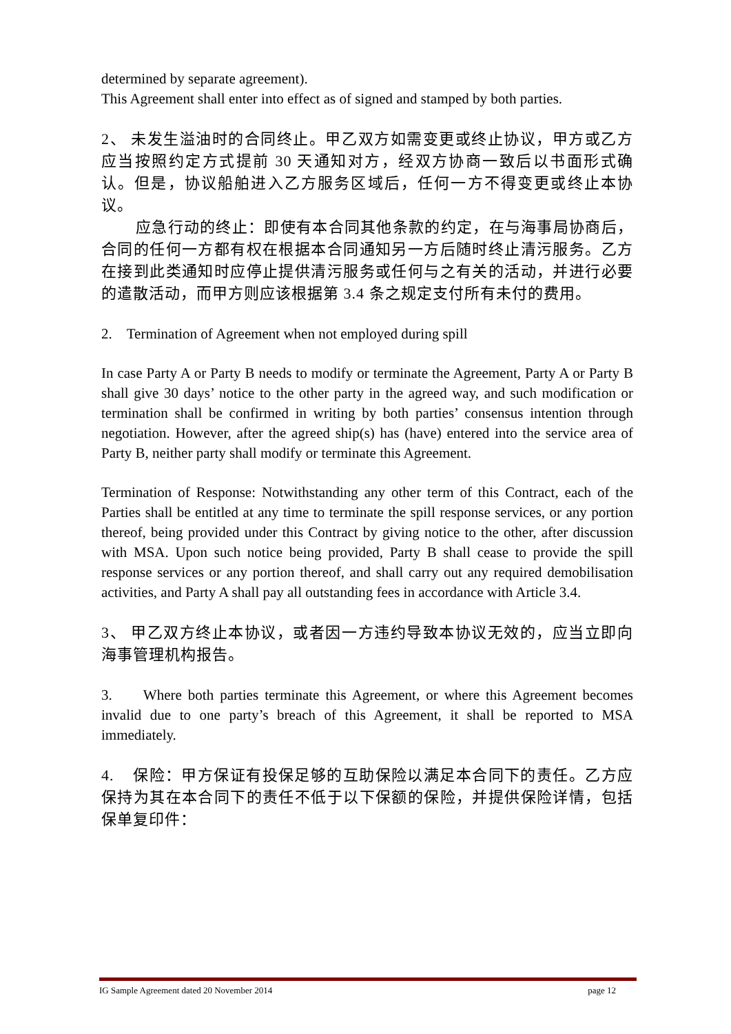determined by separate agreement).
This Agreement shall enter into effect as of signed and stamped by both parties.
2、 未发生溢油时的合同终止。甲乙双方如需变更或终止协议，甲方或乙方应当按照约定方式提前 30 天通知对方，经双方协商一致后以书面形式确认。但是，协议船舶进入乙方服务区域后，任何一方不得变更或终止本协议。
应急行动的终止：即使有本合同其他条款的约定，在与海事局协商后，合同的任何一方都有权在根据本合同通知另一方后随时终止清污服务。乙方在接到此类通知时应停止提供清污服务或任何与之有关的活动，并进行必要的遣散活动，而甲方则应该根据第 3.4 条之规定支付所有未付的费用。
2. Termination of Agreement when not employed during spill
In case Party A or Party B needs to modify or terminate the Agreement, Party A or Party B shall give 30 days’ notice to the other party in the agreed way, and such modification or termination shall be confirmed in writing by both parties’ consensus intention through negotiation. However, after the agreed ship(s) has (have) entered into the service area of Party B, neither party shall modify or terminate this Agreement.
Termination of Response: Notwithstanding any other term of this Contract, each of the Parties shall be entitled at any time to terminate the spill response services, or any portion thereof, being provided under this Contract by giving notice to the other, after discussion with MSA. Upon such notice being provided, Party B shall cease to provide the spill response services or any portion thereof, and shall carry out any required demobilisation activities, and Party A shall pay all outstanding fees in accordance with Article 3.4.
3、 甲乙双方终止本协议，或者因一方违约导致本协议无效的，应当立即向海事管理机构报告。
3. Where both parties terminate this Agreement, or where this Agreement becomes invalid due to one party’s breach of this Agreement, it shall be reported to MSA immediately.
4. 保险：甲方保证有投保足够的互助保险以满足本合同下的责任。乙方应保持为其在本合同下的责任不低于以下保额的保险，并提供保险详情，包括保单复印件：
IG Sample Agreement dated 20 November 2014 page 12